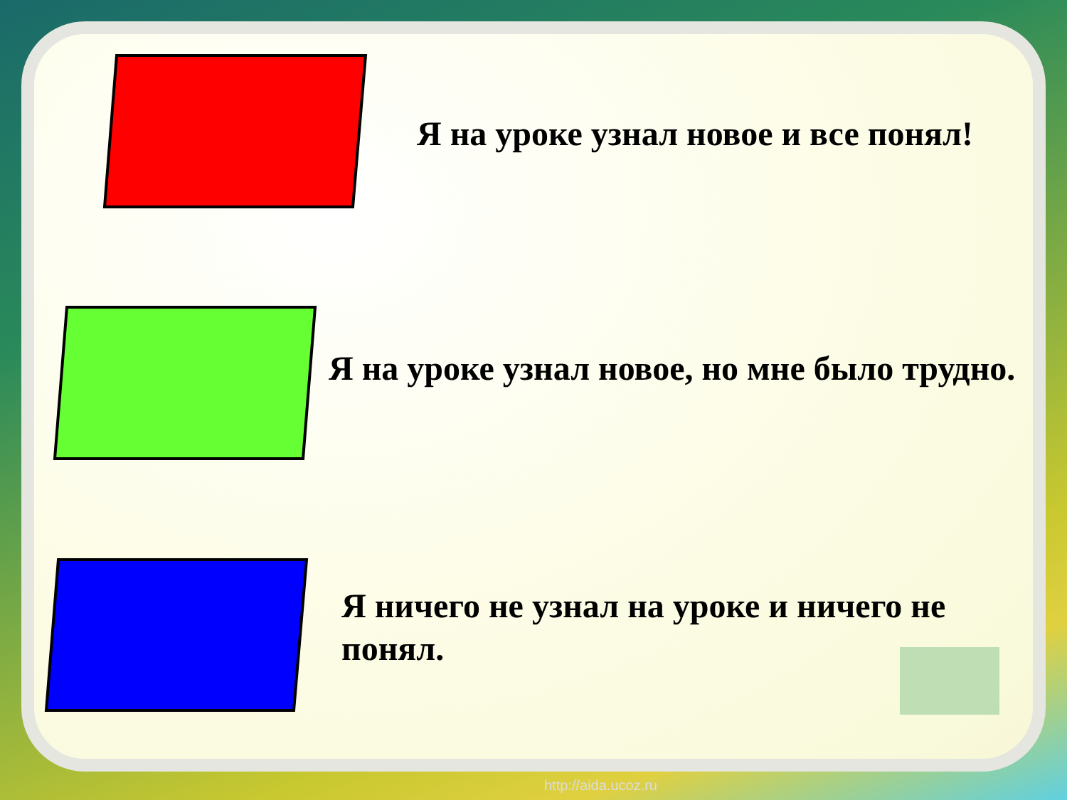Я на уроке узнал новое и все понял!
Я на уроке узнал новое, но мне было трудно.
Я ничего не узнал на уроке и ничего не понял.
http://aida.ucoz.ru